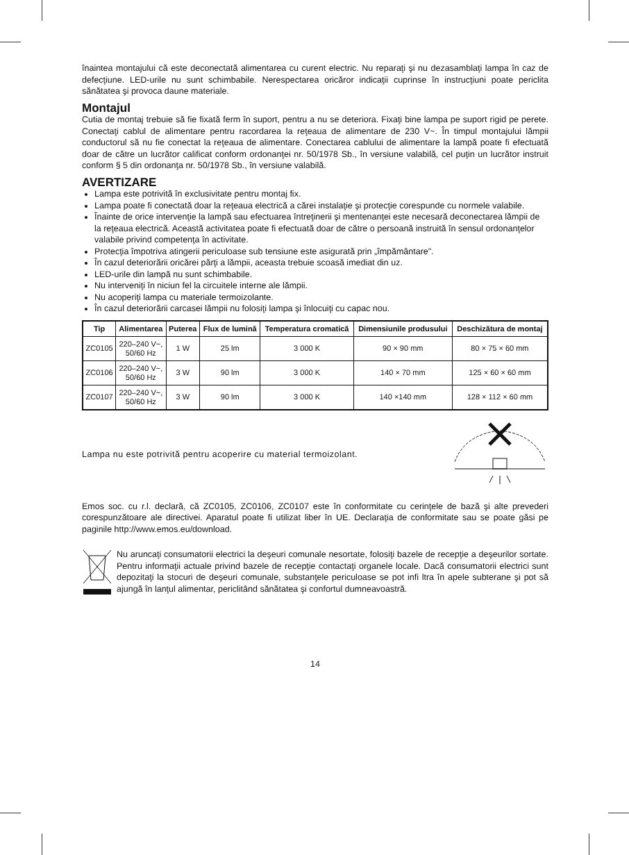înaintea montajului că este deconectată alimentarea cu curent electric. Nu reparaţi şi nu dezasamblaţi lampa în caz de defecţiune. LED-urile nu sunt schimbabile. Nerespectarea oricăror indicaţii cuprinse în instrucţiuni poate periclita sănătatea şi provoca daune materiale.
Montajul
Cutia de montaj trebuie să fie fixată ferm în suport, pentru a nu se deteriora. Fixaţi bine lampa pe suport rigid pe perete. Conectaţi cablul de alimentare pentru racordarea la reţeaua de alimentare de 230 V~. În timpul montajului lămpii conductorul să nu fie conectat la reţeaua de alimentare. Conectarea cablului de alimentare la lampă poate fi efectuată doar de către un lucrător calificat conform ordonanţei nr. 50/1978 Sb., în versiune valabilă, cel puţin un lucrător instruit conform § 5 din ordonanţa nr. 50/1978 Sb., în versiune valabilă.
AVERTIZARE
Lampa este potrivită în exclusivitate pentru montaj fix.
Lampa poate fi conectată doar la reţeaua electrică a cărei instalaţie şi protecţie corespunde cu normele valabile.
Înainte de orice intervenţie la lampă sau efectuarea întreţinerii şi mentenanţei este necesară deconectarea lămpii de la reţeaua electrică. Această activitatea poate fi efectuată doar de către o persoană instruită în sensul ordonanţelor valabile privind competenţa în activitate.
Protecţia împotriva atingerii periculoase sub tensiune este asigurată prin „împământare".
În cazul deteriorării oricărei părţi a lămpii, aceasta trebuie scoasă imediat din uz.
LED-urile din lampă nu sunt schimbabile.
Nu interveniţi în niciun fel la circuitele interne ale lămpii.
Nu acoperiţi lampa cu materiale termoizolante.
În cazul deteriorării carcasei lămpii nu folosiţi lampa şi înlocuiţi cu capac nou.
| Tip | Alimentarea | Puterea | Flux de lumină | Temperatura cromatică | Dimensiunile produsului | Deschizătura de montaj |
| --- | --- | --- | --- | --- | --- | --- |
| ZC0105 | 220–240 V~, 50/60 Hz | 1 W | 25 lm | 3 000 K | 90 × 90 mm | 80 × 75 × 60 mm |
| ZC0106 | 220–240 V~, 50/60 Hz | 3 W | 90 lm | 3 000 K | 140 × 70 mm | 125 × 60 × 60 mm |
| ZC0107 | 220–240 V~, 50/60 Hz | 3 W | 90 lm | 3 000 K | 140 ×140 mm | 128 × 112 × 60 mm |
Lampa nu este potrivită pentru acoperire cu material termoizolant.
Emos soc. cu r.l. declară, că ZC0105, ZC0106, ZC0107 este în conformitate cu cerinţele de bază şi alte prevederi corespunzătoare ale directivei. Aparatul poate fi utilizat liber în UE. Declaraţia de conformitate sau se poate găsi pe paginile http://www.emos.eu/download.
Nu aruncaţi consumatorii electrici la deşeuri comunale nesortate, folosiţi bazele de recepţie a deşeurilor sortate. Pentru informaţii actuale privind bazele de recepţie contactaţi organele locale. Dacă consumatorii electrici sunt depozitaţi la stocuri de deşeuri comunale, substanţele periculoase se pot infi ltra în apele subterane şi pot să ajungă în lanţul alimentar, periclitând sănătatea şi confortul dumneavoastră.
14